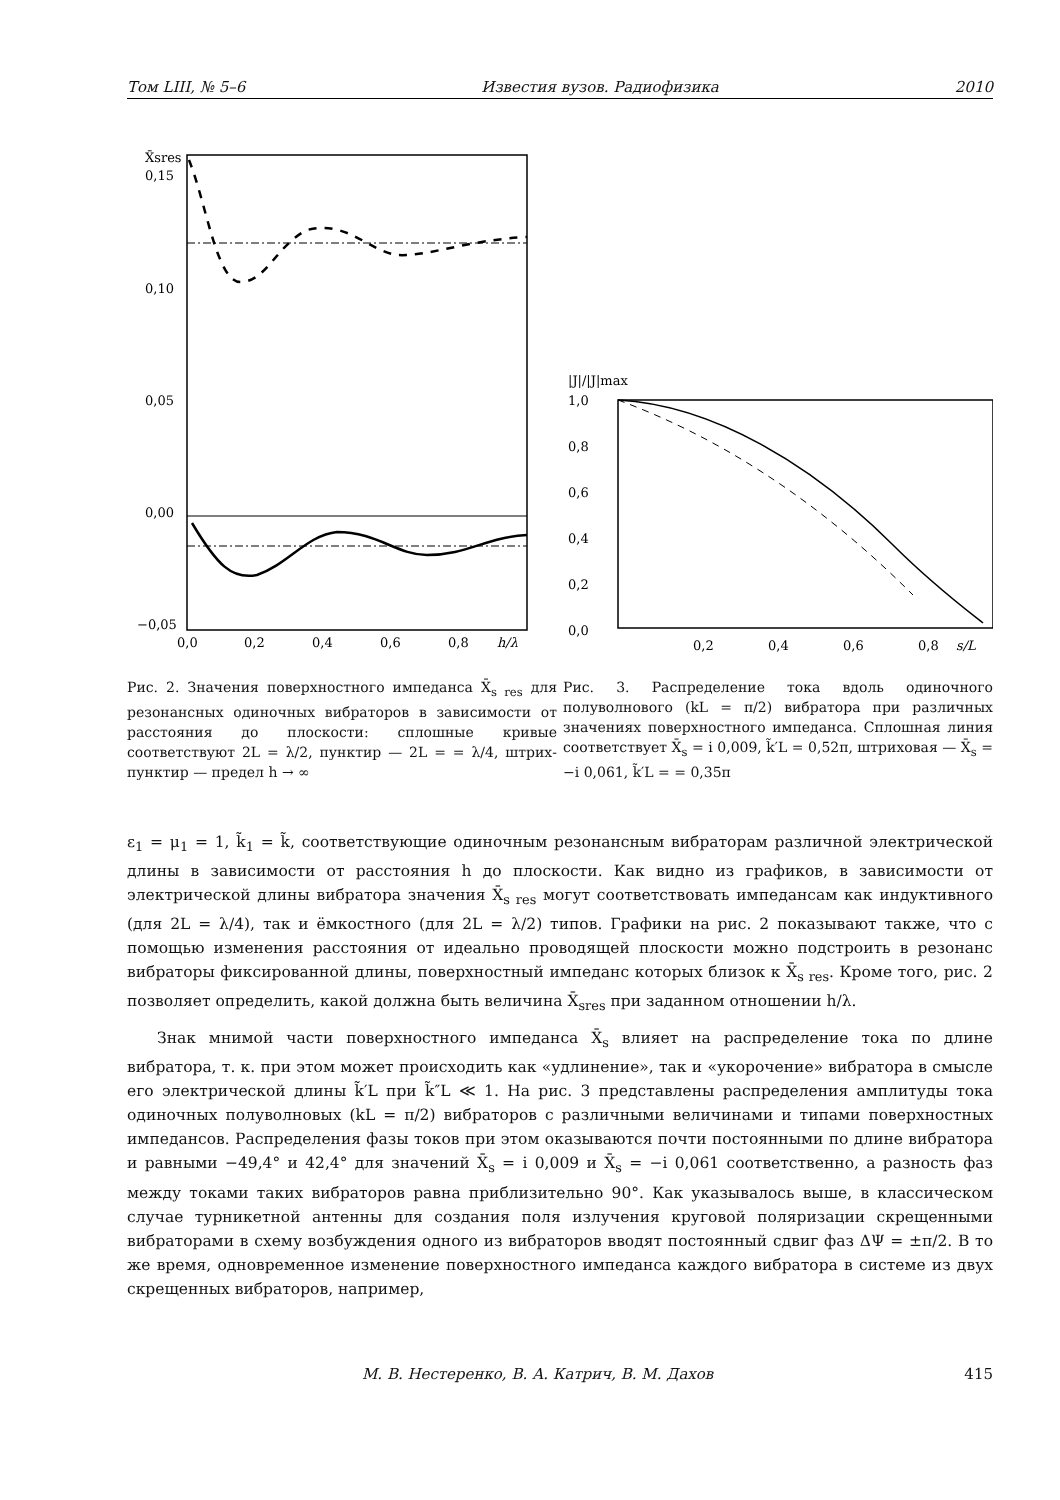Том LIII, № 5–6 Известия вузов. Радиофизика 2010
X̄sres
0,15
0,10
0,05
0,00
−0,05
0,0
0,2
0,4
0,6
0,8
h/λ
Рис. 2. Значения поверхностного импеданса X̄<sub>s res</sub> для резонансных одиночных вибраторов в зависимости от расстояния до плоскости: сплошные кривые соответствуют 2L = λ/2, пунктир — 2L = = λ/4, штрих-пунктир — предел h → ∞
|J|/|J|max
1,0
0,8
0,6
0,4
0,2
0,0
0,2
0,4
0,6
0,8
s/L
Рис. 3. Распределение тока вдоль одиночного полуволнового (kL = π/2) вибратора при различных значениях поверхностного импеданса. Сплошная линия соответствует X̄<sub>s</sub> = i 0,009, k̃′L = 0,52π, штриховая — X̄<sub>s</sub> = −i 0,061, k̃′L = = 0,35π
ε<sub>1</sub> = μ<sub>1</sub> = 1, k̃<sub>1</sub> = k̃, соответствующие одиночным резонансным вибраторам различной электрической длины в зависимости от расстояния h до плоскости. Как видно из графиков, в зависимости от электрической длины вибратора значения X̄<sub>s res</sub> могут соответствовать импедансам как индуктивного (для 2L = λ/4), так и ёмкостного (для 2L = λ/2) типов. Графики на рис. 2 показывают также, что с помощью изменения расстояния от идеально проводящей плоскости можно подстроить в резонанс вибраторы фиксированной длины, поверхностный импеданс которых близок к X̄<sub>s res</sub>. Кроме того, рис. 2 позволяет определить, какой должна быть величина X̄<sub>sres</sub> при заданном отношении h/λ.
Знак мнимой части поверхностного импеданса X̄<sub>s</sub> влияет на распределение тока по длине вибратора, т. к. при этом может происходить как «удлинение», так и «укорочение» вибратора в смысле его электрической длины k̃′L при k̃″L ≪ 1. На рис. 3 представлены распределения амплитуды тока одиночных полуволновых (kL = π/2) вибраторов с различными величинами и типами поверхностных импедансов. Распределения фазы токов при этом оказываются почти постоянными по длине вибратора и равными −49,4° и 42,4° для значений X̄<sub>s</sub> = i 0,009 и X̄<sub>s</sub> = −i 0,061 соответственно, а разность фаз между токами таких вибраторов равна приблизительно 90°. Как указывалось выше, в классическом случае турникетной антенны для создания поля излучения круговой поляризации скрещенными вибраторами в схему возбуждения одного из вибраторов вводят постоянный сдвиг фаз ΔΨ = ±π/2. В то же время, одновременное изменение поверхностного импеданса каждого вибратора в системе из двух скрещенных вибраторов, например,
М. В. Нестеренко, В. А. Катрич, В. М. Дахов 415